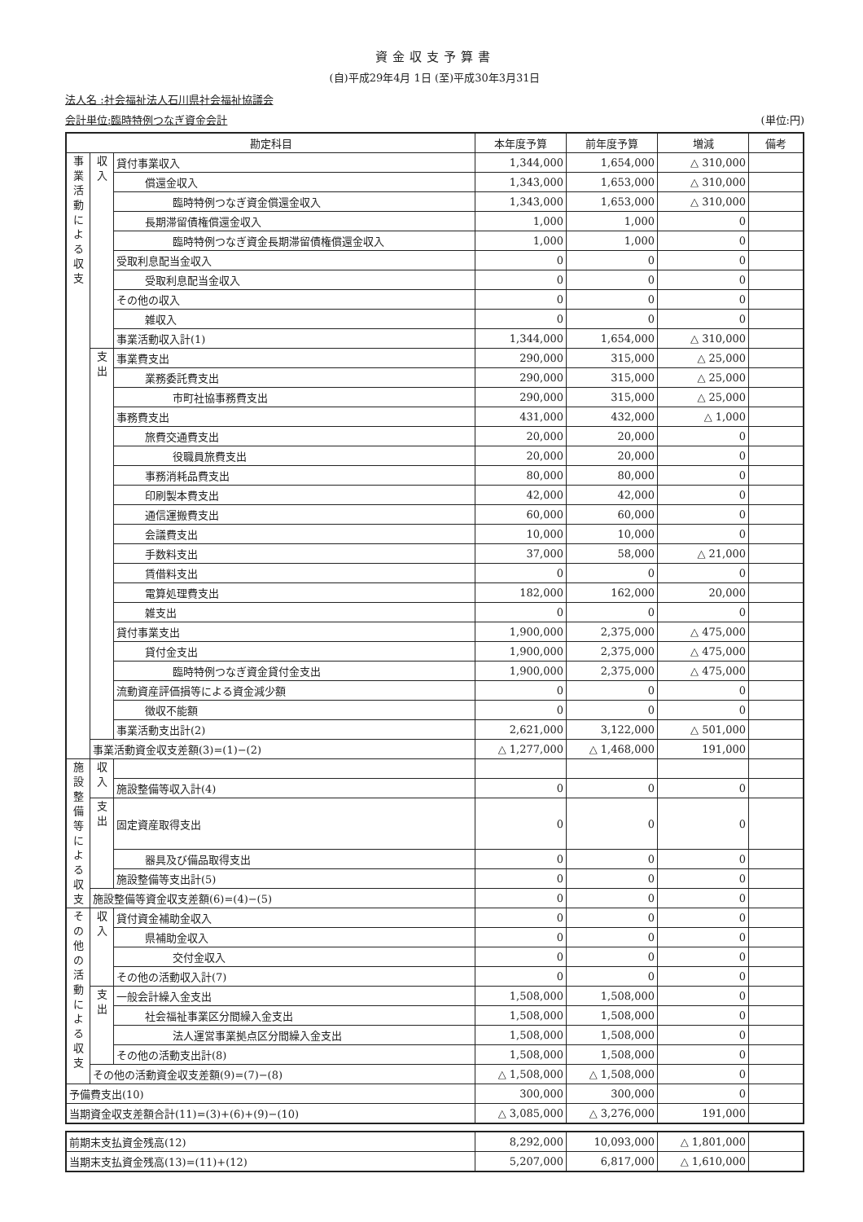資金収支予算書
(自)平成29年4月 1日 (至)平成30年3月31日
法人名 :社会福祉法人石川県社会福祉協議会
会計単位:臨時特例つなぎ資金会計 (単位:円)
| 勘定科目 | | | 本年度予算 | 前年度予算 | 増減 | 備考 |
| --- | --- | --- | --- | --- | --- | --- |
| 事 業 活 動 に よ る 収 支 | 収 入 | 貸付事業収入 | 1,344,000 | 1,654,000 | △ 310,000 | |
| | | 償還金収入 | 1,343,000 | 1,653,000 | △ 310,000 | |
| | | 臨時特例つなぎ資金償還金収入 | 1,343,000 | 1,653,000 | △ 310,000 | |
| | | 長期滞留債権償還金収入 | 1,000 | 1,000 | 0 | |
| | | 臨時特例つなぎ資金長期滞留債権償還金収入 | 1,000 | 1,000 | 0 | |
| | | 受取利息配当金収入 | 0 | 0 | 0 | |
| | | 受取利息配当金収入 | 0 | 0 | 0 | |
| | | その他の収入 | 0 | 0 | 0 | |
| | | 雑収入 | 0 | 0 | 0 | |
| | | 事業活動収入計(1) | 1,344,000 | 1,654,000 | △ 310,000 | |
| | 支 出 | 事業費支出 | 290,000 | 315,000 | △ 25,000 | |
| | | 業務委託費支出 | 290,000 | 315,000 | △ 25,000 | |
| | | 市町社協事務費支出 | 290,000 | 315,000 | △ 25,000 | |
| | | 事務費支出 | 431,000 | 432,000 | △ 1,000 | |
| | | 旅費交通費支出 | 20,000 | 20,000 | 0 | |
| | | 役職員旅費支出 | 20,000 | 20,000 | 0 | |
| | | 事務消耗品費支出 | 80,000 | 80,000 | 0 | |
| | | 印刷製本費支出 | 42,000 | 42,000 | 0 | |
| | | 通信運搬費支出 | 60,000 | 60,000 | 0 | |
| | | 会議費支出 | 10,000 | 10,000 | 0 | |
| | | 手数料支出 | 37,000 | 58,000 | △ 21,000 | |
| | | 賃借料支出 | 0 | 0 | 0 | |
| | | 電算処理費支出 | 182,000 | 162,000 | 20,000 | |
| | | 雑支出 | 0 | 0 | 0 | |
| | | 貸付事業支出 | 1,900,000 | 2,375,000 | △ 475,000 | |
| | | 貸付金支出 | 1,900,000 | 2,375,000 | △ 475,000 | |
| | | 臨時特例つなぎ資金貸付金支出 | 1,900,000 | 2,375,000 | △ 475,000 | |
| | | 流動資産評価損等による資金減少額 | 0 | 0 | 0 | |
| | | 徴収不能額 | 0 | 0 | 0 | |
| | | 事業活動支出計(2) | 2,621,000 | 3,122,000 | △ 501,000 | |
| | 事業活動資金収支差額(3)=(1)−(2) | | △ 1,277,000 | △ 1,468,000 | 191,000 | |
| 施設整備等による収支 | 収 入 | | | | | |
| | | 施設整備等収入計(4) | 0 | 0 | 0 | |
| | 支 出 | 固定資産取得支出 | 0 | 0 | 0 | |
| | | 器具及び備品取得支出 | 0 | 0 | 0 | |
| | | 施設整備等支出計(5) | 0 | 0 | 0 | |
| | 施設整備等資金収支差額(6)=(4)−(5) | | 0 | 0 | 0 | |
| そ の 他 の 活 動 に よ る 収 支 | 収 入 | 貸付資金補助金収入 | 0 | 0 | 0 | |
| | | 県補助金収入 | 0 | 0 | 0 | |
| | | 交付金収入 | 0 | 0 | 0 | |
| | | その他の活動収入計(7) | 0 | 0 | 0 | |
| | 支 出 | 一般会計繰入金支出 | 1,508,000 | 1,508,000 | 0 | |
| | | 社会福祉事業区分間繰入金支出 | 1,508,000 | 1,508,000 | 0 | |
| | | 法人運営事業拠点区分間繰入金支出 | 1,508,000 | 1,508,000 | 0 | |
| | | その他の活動支出計(8) | 1,508,000 | 1,508,000 | 0 | |
| | その他の活動資金収支差額(9)=(7)−(8) | | △ 1,508,000 | △ 1,508,000 | 0 | |
| 予備費支出(10) | | | 300,000 | 300,000 | 0 | |
| 当期資金収支差額合計(11)=(3)+(6)+(9)−(10) | | | △ 3,085,000 | △ 3,276,000 | 191,000 | |
| 前期末支払資金残高(12) | 8,292,000 | 10,093,000 | △ 1,801,000 | |
| 当期末支払資金残高(13)=(11)+(12) | 5,207,000 | 6,817,000 | △ 1,610,000 | |